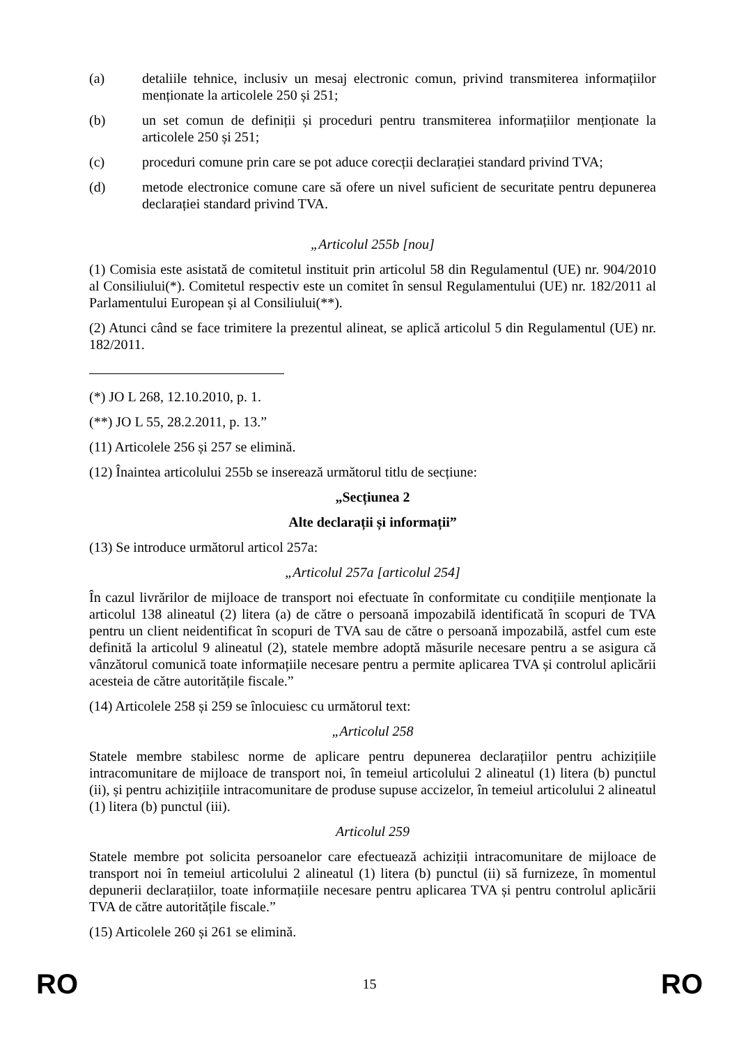(a) detaliile tehnice, inclusiv un mesaj electronic comun, privind transmiterea informațiilor menționate la articolele 250 și 251;
(b) un set comun de definiții și proceduri pentru transmiterea informațiilor menționate la articolele 250 și 251;
(c) proceduri comune prin care se pot aduce corecții declarației standard privind TVA;
(d) metode electronice comune care să ofere un nivel suficient de securitate pentru depunerea declarației standard privind TVA.
„Articolul 255b [nou]
(1) Comisia este asistată de comitetul instituit prin articolul 58 din Regulamentul (UE) nr. 904/2010 al Consiliului(*). Comitetul respectiv este un comitet în sensul Regulamentului (UE) nr. 182/2011 al Parlamentului European și al Consiliului(**).
(2) Atunci când se face trimitere la prezentul alineat, se aplică articolul 5 din Regulamentul (UE) nr. 182/2011.
(*) JO L 268, 12.10.2010, p. 1.
(**) JO L 55, 28.2.2011, p. 13.”
(11) Articolele 256 și 257 se elimină.
(12) Înaintea articolului 255b se inserează următorul titlu de secțiune:
„Secțiunea 2
Alte declarații și informații”
(13) Se introduce următorul articol 257a:
„Articolul 257a [articolul 254]
În cazul livrărilor de mijloace de transport noi efectuate în conformitate cu condițiile menționate la articolul 138 alineatul (2) litera (a) de către o persoană impozabilă identificată în scopuri de TVA pentru un client neidentificat în scopuri de TVA sau de către o persoană impozabilă, astfel cum este definită la articolul 9 alineatul (2), statele membre adoptă măsurile necesare pentru a se asigura că vânzătorul comunică toate informațiile necesare pentru a permite aplicarea TVA și controlul aplicării acesteia de către autoritățile fiscale.”
(14) Articolele 258 și 259 se înlocuiesc cu următorul text:
„Articolul 258
Statele membre stabilesc norme de aplicare pentru depunerea declarațiilor pentru achizițiile intracomunitare de mijloace de transport noi, în temeiul articolului 2 alineatul (1) litera (b) punctul (ii), și pentru achizițiile intracomunitare de produse supuse accizelor, în temeiul articolului 2 alineatul (1) litera (b) punctul (iii).
Articolul 259
Statele membre pot solicita persoanelor care efectuează achiziții intracomunitare de mijloace de transport noi în temeiul articolului 2 alineatul (1) litera (b) punctul (ii) să furnizeze, în momentul depunerii declarațiilor, toate informațiile necesare pentru aplicarea TVA și pentru controlul aplicării TVA de către autoritățile fiscale.”
(15) Articolele 260 și 261 se elimină.
RO 15 RO